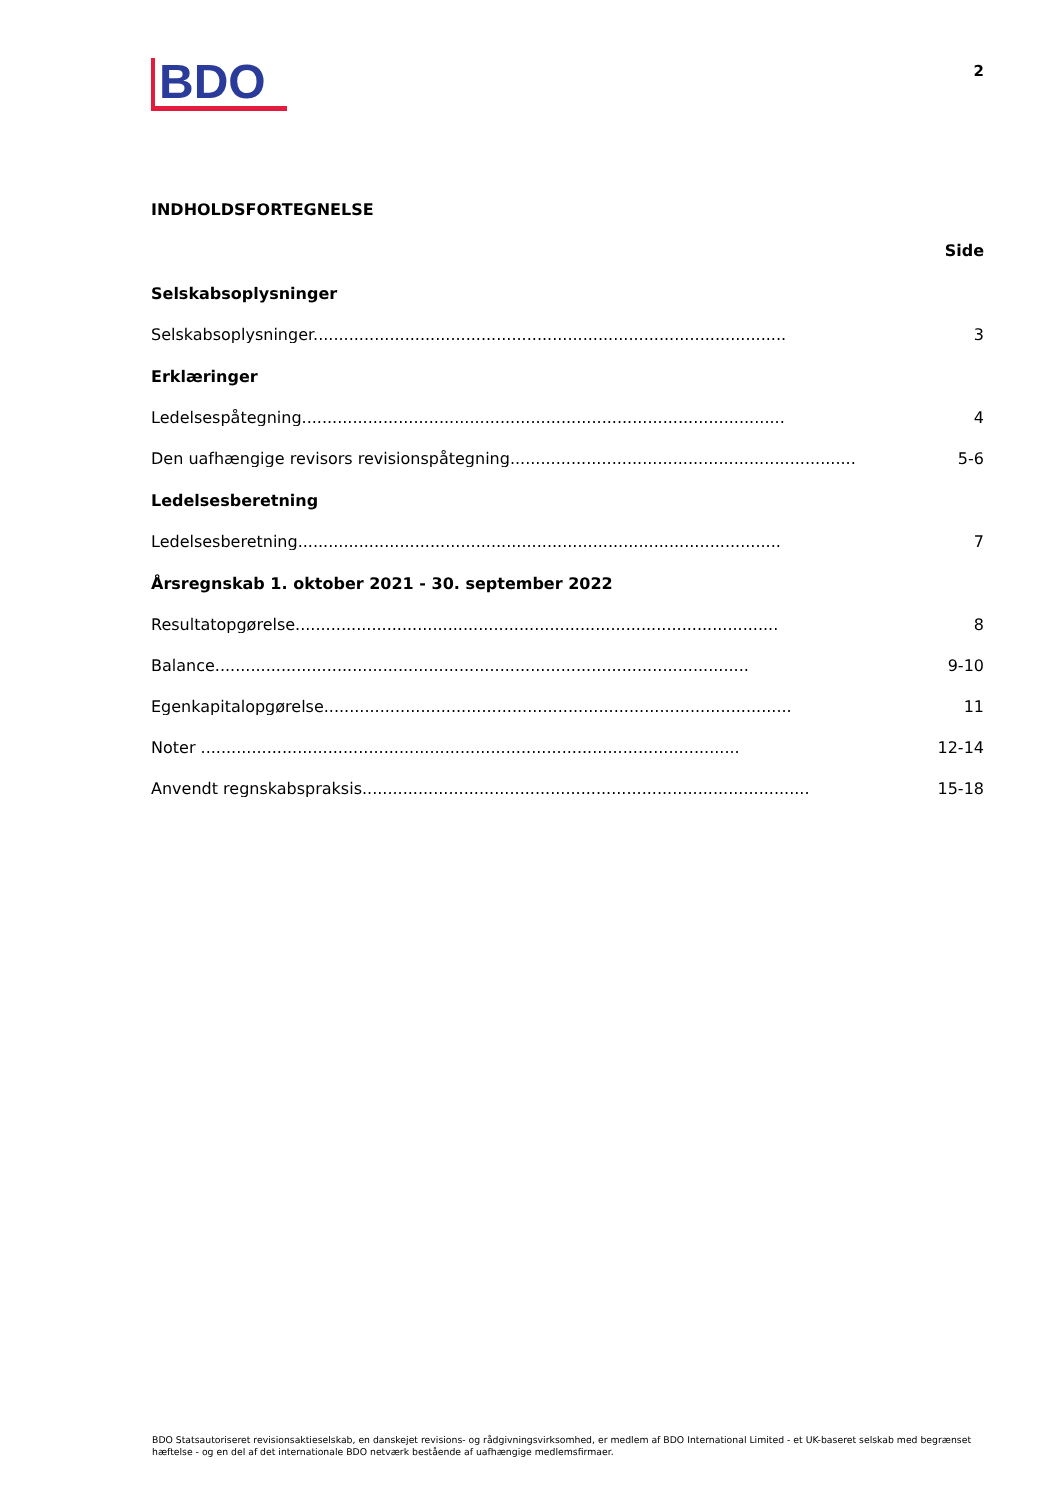BDO
2
INDHOLDSFORTEGNELSE
Side
Selskabsoplysninger
Selskabsoplysninger............................................................................................. 3
Erklæringer
Ledelsespåtegning............................................................................................... 4
Den uafhængige revisors revisionspåtegning....................................................................... 5-6
Ledelsesberetning
Ledelsesberetning............................................................................................... 7
Årsregnskab 1. oktober 2021 - 30. september 2022
Resultatopgørelse............................................................................................... 8
Balance......................................................................................................... 9-10
Egenkapitalopgørelse............................................................................................ 11
Noter .......................................................................................................... 12-14
Anvendt regnskabspraksis........................................................................................ 15-18
BDO Statsautoriseret revisionsaktieselskab, en danskejet revisions- og rådgivningsvirksomhed, er medlem af BDO International Limited - et UK-baseret selskab med begrænset hæftelse - og en del af det internationale BDO netværk bestående af uafhængige medlemsfirmaer.